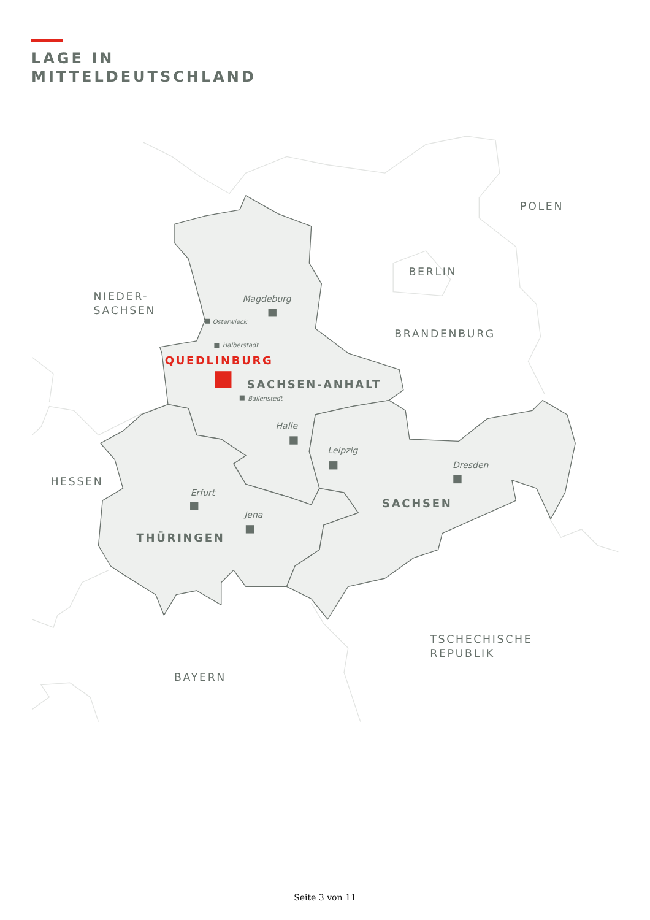LAGE IN
MITTELDEUTSCHLAND
POLEN
BERLIN
NIEDER-
SACHSEN
BRANDENBURG
HESSEN
TSCHECHISCHE
REPUBLIK
BAYERN
Magdeburg
Osterwieck
Halberstadt
Ballenstedt
Halle
Leipzig
Dresden
Erfurt
Jena
QUEDLINBURG
SACHSEN-ANHALT
SACHSEN
THÜRINGEN
Seite 3 von 11